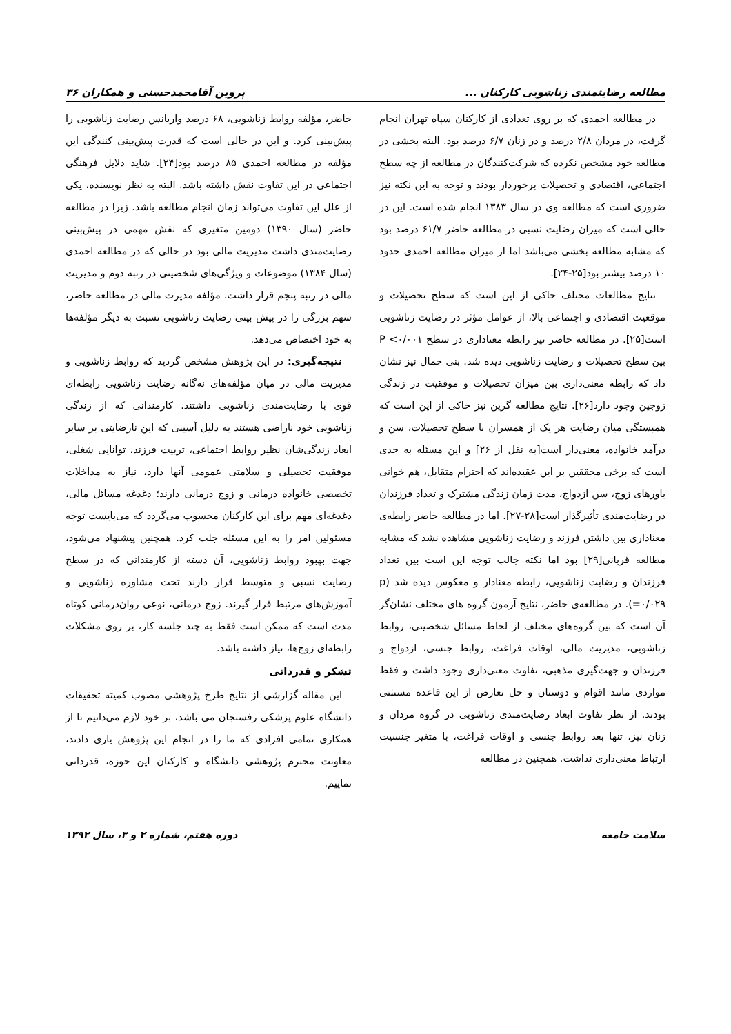مطالعه رضایتمندی زناشویی کارکنان ... پروین آقامحمدحسنی و همکاران ۳۶
در مطالعه احمدی که بر روی تعدادی از کارکنان سپاه تهران انجام گرفت، در مردان ۲/۸ درصد و در زنان ۶/۷ درصد بود. البته بخشی در مطالعه خود مشخص نکرده که شرکت‌کنندگان در مطالعه از چه سطح اجتماعی، اقتصادی و تحصیلات برخوردار بودند و توجه به این نکته نیز ضروری است که مطالعه وی در سال ۱۳۸۳ انجام شده است. این در حالی است که میزان رضایت نسبی در مطالعه حاضر ۶۱/۷ درصد بود که مشابه مطالعه بخشی می‌باشد اما از میزان مطالعه احمدی حدود ۱۰ درصد بیشتر بود[۲۵-۲۴].
نتایج مطالعات مختلف حاکی از این است که سطح تحصیلات و موقعیت اقتصادی و اجتماعی بالا، از عوامل مؤثر در رضایت زناشویی است[۲۵]. در مطالعه حاضر نیز رابطه معناداری در سطح P <۰/۰۰۱ بین سطح تحصیلات و رضایت زناشویی دیده شد. بنی جمال نیز نشان داد که رابطه معنی‌داری بین میزان تحصیلات و موفقیت در زندگی زوجین وجود دارد[۲۶]. نتایج مطالعه گرین نیز حاکی از این است که همبستگی میان رضایت هر یک از همسران با سطح تحصیلات، سن و درآمد خانواده، معنی‌دار است[به نقل از ۲۶] و این مسئله به حدی است که برخی محققین بر این عقیده‌اند که احترام متقابل، هم خوانی باورهای زوج، سن ازدواج، مدت زمان زندگی مشترک و تعداد فرزندان در رضایت‌مندی تأثیرگذار است[۲۸-۲۷]. اما در مطالعه حاضر رابطه‌ی معناداری بین داشتن فرزند و رضایت زناشویی مشاهده نشد که مشابه مطالعه قربانی[۲۹] بود اما نکته جالب توجه این است بین تعداد فرزندان و رضایت زناشویی، رابطه معنادار و معکوس دیده شد (p =۰/۰۲۹). در مطالعه‌ی حاضر، نتایج آزمون گروه های مختلف نشان‌گر آن است که بین گروه‌های مختلف از لحاظ مسائل شخصیتی، روابط زناشویی، مدیریت مالی، اوقات فراغت، روابط جنسی، ازدواج و فرزندان و جهت‌گیری مذهبی، تفاوت معنی‌داری وجود داشت و فقط مواردی مانند اقوام و دوستان و حل تعارض از این قاعده مستثنی بودند. از نظر تفاوت ابعاد رضایت‌مندی زناشویی در گروه مردان و زنان نیز، تنها بعد روابط جنسی و اوقات فراغت، با متغیر جنسیت ارتباط معنی‌داری نداشت. همچنین در مطالعه
حاضر، مؤلفه روابط زناشویی، ۶۸ درصد واریانس رضایت زناشویی را پیش‌بینی کرد. و این در حالی است که قدرت پیش‌بینی کنندگی این مؤلفه در مطالعه احمدی ۸۵ درصد بود[۲۴]. شاید دلایل فرهنگی اجتماعی در این تفاوت نقش داشته باشد. البته به نظر نویسنده، یکی از علل این تفاوت می‌تواند زمان انجام مطالعه باشد. زیرا در مطالعه حاضر (سال ۱۳۹۰) دومین متغیری که نقش مهمی در پیش‌بینی رضایت‌مندی داشت مدیریت مالی بود در حالی که در مطالعه احمدی (سال ۱۳۸۴) موضوعات و ویژگی‌های شخصیتی در رتبه دوم و مدیریت مالی در رتبه پنجم قرار داشت. مؤلفه مدیرت مالی در مطالعه حاضر، سهم بزرگی را در پیش بینی رضایت زناشویی نسبت به دیگر مؤلفه‌ها به خود اختصاص می‌دهد.
نتیجه‌گیری: در این پژوهش مشخص گردید که روابط زناشویی و مدیریت مالی در میان مؤلفه‌های نه‌گانه رضایت زناشویی رابطه‌ای قوی با رضایت‌مندی زناشویی داشتند. کارمندانی که از زندگی زناشویی خود ناراضی هستند به دلیل آسیبی که این نارضایتی بر سایر ابعاد زندگی‌شان نظیر روابط اجتماعی، تربیت فرزند، توانایی شغلی، موفقیت تحصیلی و سلامتی عمومی آنها دارد، نیاز به مداخلات تخصصی خانواده درمانی و زوج درمانی دارند؛ دغدغه مسائل مالی، دغدغه‌ای مهم برای این کارکنان محسوب می‌گردد که می‌بایست توجه مسئولین امر را به این مسئله جلب کرد. همچنین پیشنهاد می‌شود، جهت بهبود روابط زناشویی، آن دسته از کارمندانی که در سطح رضایت نسبی و متوسط قرار دارند تحت مشاوره زناشویی و آموزش‌های مرتبط قرار گیرند. زوج درمانی، نوعی روان‌درمانی کوتاه مدت است که ممکن است فقط به چند جلسه کار، بر روی مشکلات رابطه‌ای زوج‌ها، نیاز داشته باشد.
تشکر و قدردانی
این مقاله گزارشی از نتایج طرح پژوهشی مصوب کمیته تحقیقات دانشگاه علوم پزشکی رفسنجان می باشد، بر خود لازم می‌دانیم تا از همکاری تمامی افرادی که ما را در انجام این پژوهش یاری دادند، معاونت محترم پژوهشی دانشگاه و کارکنان این حوزه، قدردانی نماییم.
سلامت جامعه دوره هفتم، شماره ۲ و ۳، سال ۱۳۹۲